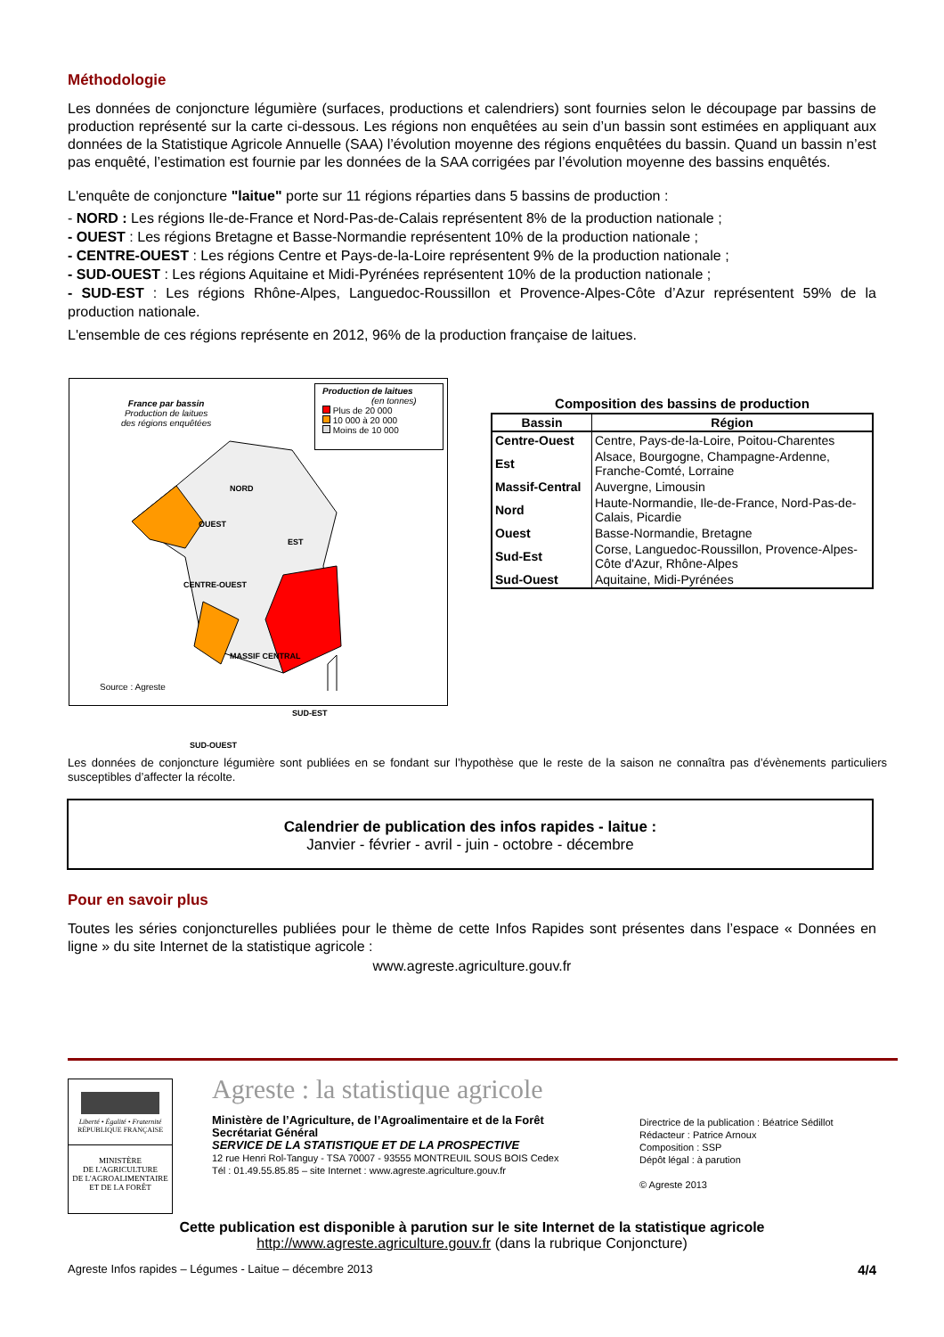Méthodologie
Les données de conjoncture légumière (surfaces, productions et calendriers) sont fournies selon le découpage par bassins de production représenté sur la carte ci-dessous. Les régions non enquêtées au sein d’un bassin sont estimées en appliquant aux données de la Statistique Agricole Annuelle (SAA) l’évolution moyenne des régions enquêtées du bassin. Quand un bassin n’est pas enquêté, l’estimation est fournie par les données de la SAA corrigées par l’évolution moyenne des bassins enquêtés.
L'enquête de conjoncture "laitue" porte sur 11 régions réparties dans 5 bassins de production :
- NORD : Les régions Ile-de-France et Nord-Pas-de-Calais représentent 8% de la production nationale ;
- OUEST : Les régions Bretagne et Basse-Normandie représentent 10% de la production nationale ;
- CENTRE-OUEST : Les régions Centre et Pays-de-la-Loire représentent 9% de la production nationale ;
- SUD-OUEST : Les régions Aquitaine et Midi-Pyrénées représentent 10% de la production nationale ;
- SUD-EST : Les régions Rhône-Alpes, Languedoc-Roussillon et Provence-Alpes-Côte d’Azur représentent 59% de la production nationale.
L'ensemble de ces régions représente en 2012, 96% de la production française de laitues.
France par bassin
Production de laitues
des régions enquêtées
Production de laitues
(en tonnes)
Plus de 20 000
10 000 à 20 000
Moins de 10 000
NORD
OUEST
EST
CENTRE-OUEST
MASSIF CENTRAL
SUD-EST
SUD-OUEST
Source : Agreste
Composition des bassins de production
| Bassin | Région |
| --- | --- |
| Centre-Ouest | Centre, Pays-de-la-Loire, Poitou-Charentes |
| Est | Alsace, Bourgogne, Champagne-Ardenne, Franche-Comté, Lorraine |
| Massif-Central | Auvergne, Limousin |
| Nord | Haute-Normandie, Ile-de-France, Nord-Pas-de-Calais, Picardie |
| Ouest | Basse-Normandie, Bretagne |
| Sud-Est | Corse, Languedoc-Roussillon, Provence-Alpes-Côte d'Azur, Rhône-Alpes |
| Sud-Ouest | Aquitaine, Midi-Pyrénées |
Les données de conjoncture légumière sont publiées en se fondant sur l’hypothèse que le reste de la saison ne connaîtra pas d’évènements particuliers susceptibles d’affecter la récolte.
Calendrier de publication des infos rapides - laitue :
Janvier - février - avril - juin - octobre - décembre
Pour en savoir plus
Toutes les séries conjoncturelles publiées pour le thème de cette Infos Rapides sont présentes dans l’espace « Données en ligne » du site Internet de la statistique agricole :
www.agreste.agriculture.gouv.fr
Liberté • Égalité • Fraternité
RÉPUBLIQUE FRANÇAISE
MINISTÈRE
DE L'AGRICULTURE
DE L'AGROALIMENTAIRE
ET DE LA FORÊT
Agreste : la statistique agricole
Ministère de l’Agriculture, de l’Agroalimentaire et de la Forêt
Secrétariat Général
SERVICE DE LA STATISTIQUE ET DE LA PROSPECTIVE
12 rue Henri Rol-Tanguy - TSA 70007 - 93555 MONTREUIL SOUS BOIS Cedex
Tél : 01.49.55.85.85 – site Internet : www.agreste.agriculture.gouv.fr
Directrice de la publication : Béatrice Sédillot
Rédacteur : Patrice Arnoux
Composition : SSP
Dépôt légal : à parution
© Agreste 2013
Cette publication est disponible à parution sur le site Internet de la statistique agricole
http://www.agreste.agriculture.gouv.fr (dans la rubrique Conjoncture)
Agreste Infos rapides – Légumes - Laitue – décembre 2013 4/4